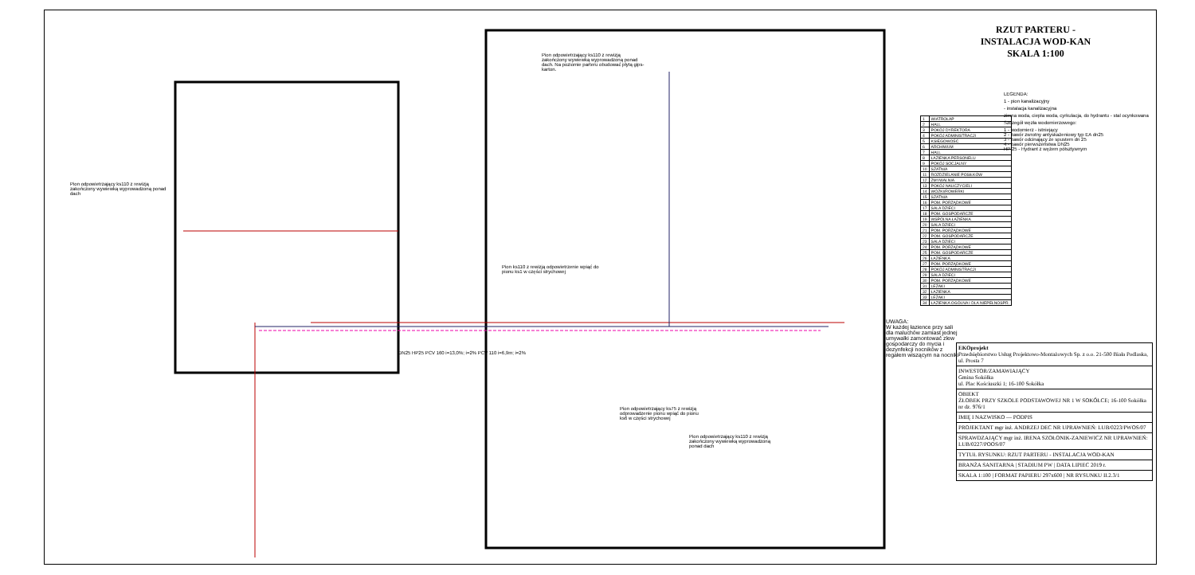Pion odpowietrzający ks110 z rewizją zakończony wywiewką wyprowadzoną ponad dach
Pion odpowietrzający ks110 z rewizją zakończony wywiewką wyprowadzoną ponad dach. Na poziomie parteru obudować płytą gips-karton.
Pion ks110 z rewizją odpowietrzenie wpiąć do pionu ks1 w części strychowej
Pion odpowietrzający ks75 z rewizją odprowadzenie pionu wpiąć do pionu ks6 w części strychowej
Pion odpowietrzający ks110 z rewizją zakończony wywiewką wyprowadzoną ponad dach
DN25 HP25 PCV 160 i=13,0%; i=2% PCV 110 i=6,9m; i=2%
RZUT PARTERU -
INSTALACJA WOD-KAN
SKALA 1:100
LEGENDA:
1 - pion kanalizacyjny
- instalacja kanalizacyjna
zimna woda, ciepła woda, cyrkulacja, do hydrantu - stal ocynkowana
Szczegół węzła wodomierzowego:
1 - wodomierz - istniejący
2 - zawór zwrotny antyskażeniowy typ EA dn25
3 - zawór odcinający ze spustem dn 25
4 - zawór pierwszeństwa DN25
HP 25 - Hydrant z wężem półsztywnym
| 1 | WIATROŁAP |
| 2 | HALL |
| 3 | POKÓJ DYREKTORA |
| 4 | POKÓJ ADMINISTRACJI |
| 5 | KSIĘGOWOŚĆ |
| 6 | ARCHIWUM |
| 7 | HALL |
| 8 | ŁAZIENKA PERSONELU |
| 9 | POKÓJ SOCJALNY |
| 10 | SZATNIA |
| 11 | ROZDZIELANIE POSIŁKÓW |
| 12 | ZMYWALNIA |
| 13 | POKÓJ NAUCZYCIELI |
| 14 | WÓZKI/ROWERKI |
| 15 | SZATNIA |
| 16 | POM. PORZĄDKOWE |
| 17 | SALA DZIECI |
| 18 | POM. GOSPODARCZE |
| 19 | WSPÓLNA ŁAZIENKA |
| 20 | SALA DZIECI |
| 21 | POM. PORZĄDKOWE |
| 22 | POM. GOSPODARCZE |
| 23 | SALA DZIECI |
| 24 | POM. PORZĄDKOWE |
| 25 | POM. GOSPODARCZE |
| 26 | ŁAZIENKA |
| 27 | POM. PORZĄDKOWE |
| 28 | POKÓJ ADMINISTRACJI |
| 29 | SALA DZIECI |
| 30 | POM. PORZĄDKOWE |
| 31 | LEŻAKI |
| 32 | ŁAZIENKA |
| 33 | LEŻAKI |
| 34 | ŁAZIENKA OGÓLNA I DLA NIEPEŁNOSPR. |
UWAGA:
W każdej łazience przy sali dla maluchów zamiast jednej umywalki zamontować zlew gospodarczy do mycia i dezynfekcji nocników z regałem wiszącym na nocniki
EKOprojekt
Przedsiębiorstwo Usług Projektowo-Montażowych Sp. z o.o. 21-500 Biała Podlaska, ul. Prosta 7
INWESTOR/ZAMAWIAJĄCY
Gmina Sokółka
ul. Plac Kościuszki 1; 16-100 Sokółka
OBIEKT
ŻŁOBEK PRZY SZKOLE PODSTAWOWEJ NR 1 W SOKÓŁCE; 16-100 Sokółka nr dz. 976/1
IMIĘ I NAZWISKO — PODPIS
PROJEKTANT mgr inż. ANDRZEJ DEC NR UPRAWNIEŃ: LUB/0223/PWOS/07
SPRAWDZAJĄCY mgr inż. IRENA SZOŁONIK-ZANIEWICZ NR UPRAWNIEŃ: LUB/0227/POOS/07
TYTUŁ RYSUNKU: RZUT PARTERU - INSTALACJA WOD-KAN
BRANŻA SANITARNA | STADIUM PW | DATA LIPIEC 2019 r.
SKALA 1:100 | FORMAT PAPIERU 297x600 | NR RYSUNKU II.2.3/1